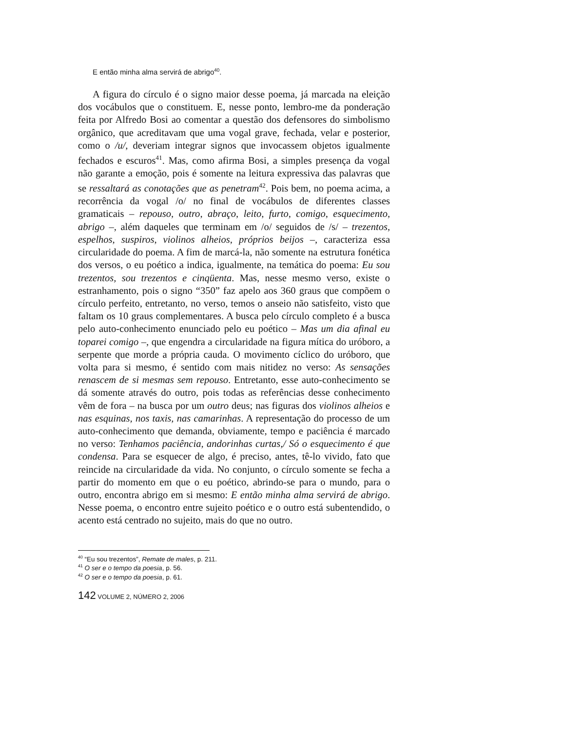E então minha alma servirá de abrigo<sup>40</sup>.
A figura do círculo é o signo maior desse poema, já marcada na eleição dos vocábulos que o constituem. E, nesse ponto, lembro-me da ponderação feita por Alfredo Bosi ao comentar a questão dos defensores do simbolismo orgânico, que acreditavam que uma vogal grave, fechada, velar e posterior, como o /u/, deveriam integrar signos que invocassem objetos igualmente fechados e escuros<sup>41</sup>. Mas, como afirma Bosi, a simples presença da vogal não garante a emoção, pois é somente na leitura expressiva das palavras que se ressaltará as conotações que as penetram<sup>42</sup>. Pois bem, no poema acima, a recorrência da vogal /o/ no final de vocábulos de diferentes classes gramaticais – repouso, outro, abraço, leito, furto, comigo, esquecimento, abrigo –, além daqueles que terminam em /o/ seguidos de /s/ – trezentos, espelhos, suspiros, violinos alheios, próprios beijos –, caracteriza essa circularidade do poema. A fim de marcá-la, não somente na estrutura fonética dos versos, o eu poético a indica, igualmente, na temática do poema: Eu sou trezentos, sou trezentos e cinqüenta. Mas, nesse mesmo verso, existe o estranhamento, pois o signo “350” faz apelo aos 360 graus que compõem o círculo perfeito, entretanto, no verso, temos o anseio não satisfeito, visto que faltam os 10 graus complementares. A busca pelo círculo completo é a busca pelo auto-conhecimento enunciado pelo eu poético – Mas um dia afinal eu toparei comigo –, que engendra a circularidade na figura mítica do uróboro, a serpente que morde a própria cauda. O movimento cíclico do uróboro, que volta para si mesmo, é sentido com mais nitidez no verso: As sensações renascem de si mesmas sem repouso. Entretanto, esse auto-conhecimento se dá somente através do outro, pois todas as referências desse conhecimento vêm de fora – na busca por um outro deus; nas figuras dos violinos alheios e nas esquinas, nos taxis, nas camarinhas. A representação do processo de um auto-conhecimento que demanda, obviamente, tempo e paciência é marcado no verso: Tenhamos paciência, andorinhas curtas,/ Só o esquecimento é que condensa. Para se esquecer de algo, é preciso, antes, tê-lo vivido, fato que reincide na circularidade da vida. No conjunto, o círculo somente se fecha a partir do momento em que o eu poético, abrindo-se para o mundo, para o outro, encontra abrigo em si mesmo: E então minha alma servirá de abrigo. Nesse poema, o encontro entre sujeito poético e o outro está subentendido, o acento está centrado no sujeito, mais do que no outro.
<sup>40</sup> “Eu sou trezentos”, Remate de males, p. 211.
<sup>41</sup> O ser e o tempo da poesia, p. 56.
<sup>42</sup> O ser e o tempo da poesia, p. 61.
142 VOLUME 2, NÚMERO 2, 2006